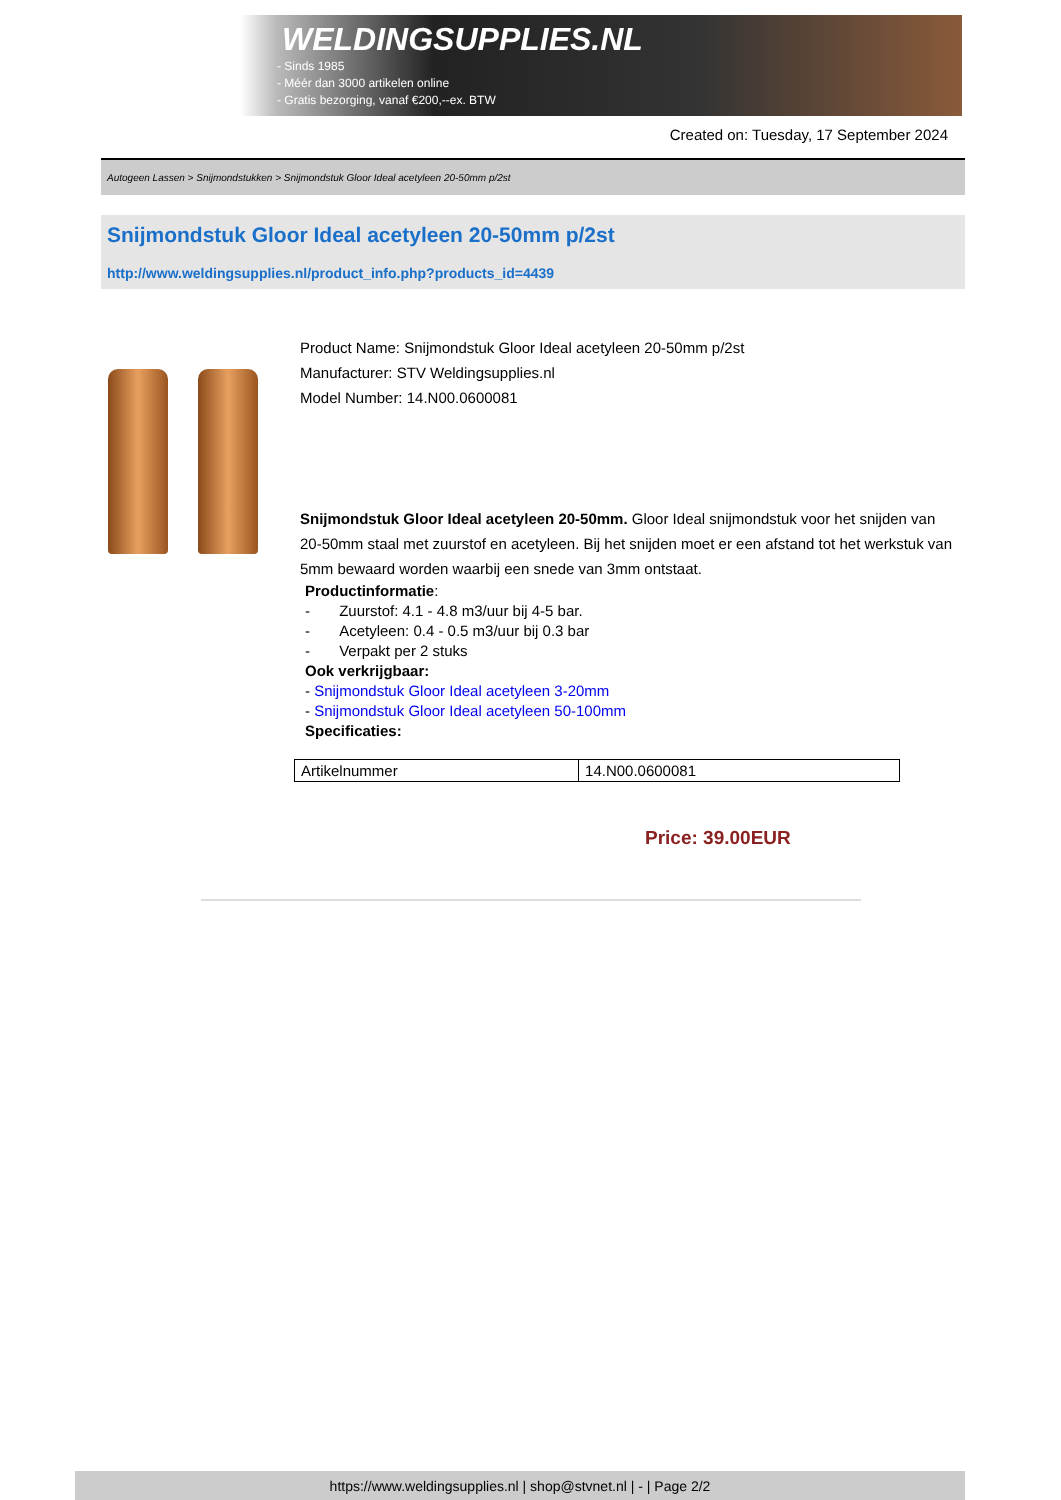WELDINGSUPPLIES.NL
- Sinds 1985
- Méér dan 3000 artikelen online
- Gratis bezorging, vanaf €200,--ex. BTW
Created on: Tuesday, 17 September 2024
Autogeen Lassen > Snijmondstukken > Snijmondstuk Gloor Ideal acetyleen 20-50mm p/2st
Snijmondstuk Gloor Ideal acetyleen 20-50mm p/2st
http://www.weldingsupplies.nl/product_info.php?products_id=4439
Product Name: Snijmondstuk Gloor Ideal acetyleen 20-50mm p/2st
Manufacturer: STV Weldingsupplies.nl
Model Number: 14.N00.0600081
Snijmondstuk Gloor Ideal acetyleen 20-50mm. Gloor Ideal snijmondstuk voor het snijden van 20-50mm staal met zuurstof en acetyleen. Bij het snijden moet er een afstand tot het werkstuk van 5mm bewaard worden waarbij een snede van 3mm ontstaat.
Productinformatie:
- Zuurstof: 4.1 - 4.8 m3/uur bij 4-5 bar.
- Acetyleen: 0.4 - 0.5 m3/uur bij 0.3 bar
- Verpakt per 2 stuks
Ook verkrijgbaar:
- Snijmondstuk Gloor Ideal acetyleen 3-20mm
- Snijmondstuk Gloor Ideal acetyleen 50-100mm
Specificaties:
| Artikelnummer | 14.N00.0600081 |
Price: 39.00EUR
https://www.weldingsupplies.nl | shop@stvnet.nl | - | Page 2/2